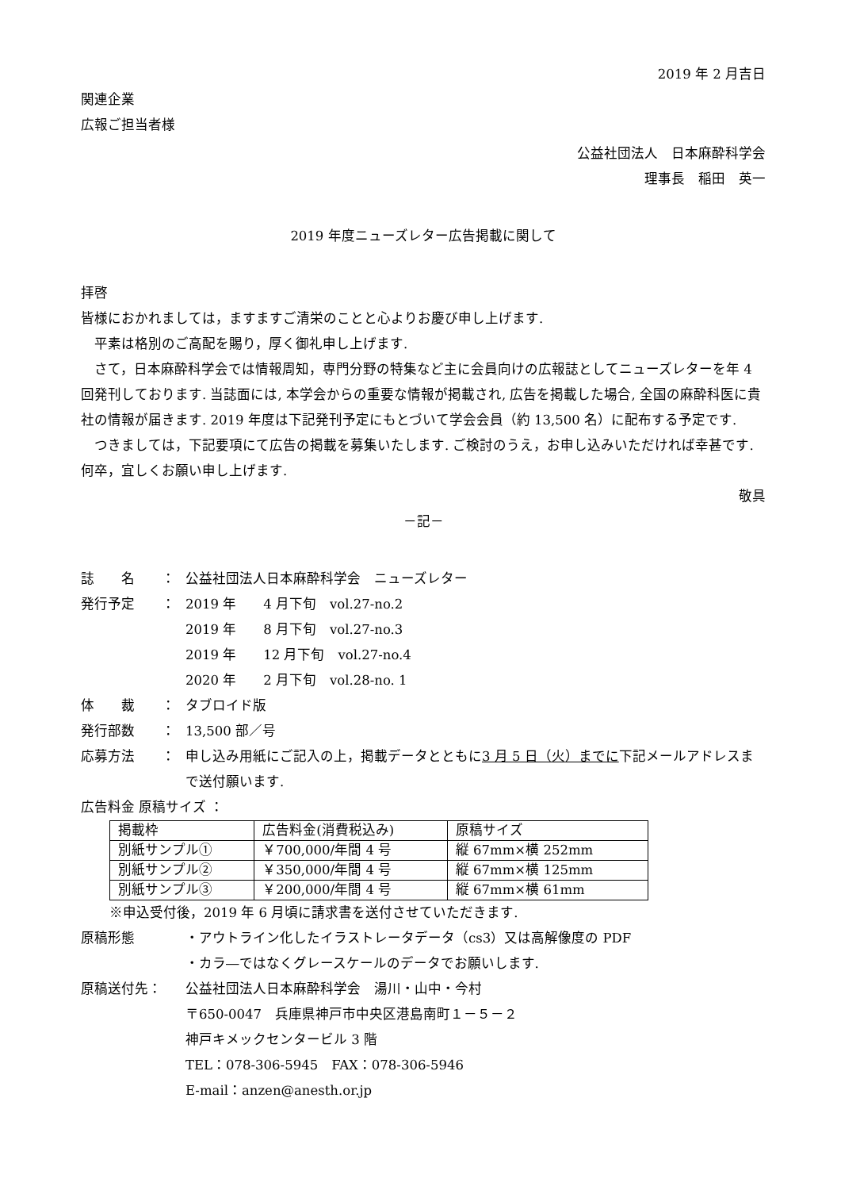2019 年 2 月吉日
関連企業
広報ご担当者様
公益社団法人　日本麻酔科学会
理事長　稲田　英一
2019 年度ニューズレター広告掲載に関して
拝啓
皆様におかれましては，ますますご清栄のことと心よりお慶び申し上げます.
　平素は格別のご高配を賜り，厚く御礼申し上げます.
　さて，日本麻酔科学会では情報周知，専門分野の特集など主に会員向けの広報誌としてニューズレターを年 4 回発刊しております. 当誌面には, 本学会からの重要な情報が掲載され, 広告を掲載した場合, 全国の麻酔科医に貴社の情報が届きます. 2019 年度は下記発刊予定にもとづいて学会会員（約 13,500 名）に配布する予定です.
　つきましては，下記要項にて広告の掲載を募集いたします. ご検討のうえ，お申し込みいただければ幸甚です. 何卒，宜しくお願い申し上げます.
敬具
－記－
誌　　名 ： 公益社団法人日本麻酔科学会　ニューズレター
発行予定 ： 2019 年　　4 月下旬　vol.27‐no.2
2019 年　　8 月下旬　vol.27‐no.3
2019 年　　12 月下旬　vol.27‐no.4
2020 年　　2 月下旬　vol.28‐no. 1
体　　裁 ： タブロイド版
発行部数 ： 13,500 部／号
応募方法 ： 申し込み用紙にご記入の上，掲載データとともに3 月 5 日（火）までに下記メールアドレスまで送付願います.
広告料金 原稿サイズ ：
| 掲載枠 | 広告料金(消費税込み) | 原稿サイズ |
| --- | --- | --- |
| 別紙サンプル① | ￥700,000/年間 4 号 | 縦 67mm×横 252mm |
| 別紙サンプル② | ￥350,000/年間 4 号 | 縦 67mm×横 125mm |
| 別紙サンプル③ | ￥200,000/年間 4 号 | 縦 67mm×横 61mm |
※申込受付後，2019 年 6 月頃に請求書を送付させていただきます.
原稿形態 ・アウトライン化したイラストレータデータ（cs3）又は高解像度の PDF
・カラ―ではなくグレースケールのデータでお願いします.
原稿送付先： 公益社団法人日本麻酔科学会　湯川・山中・今村
〒650-0047　兵庫県神戸市中央区港島南町１－５－２
神戸キメックセンタービル 3 階
TEL：078-306-5945　FAX：078-306-5946
E-mail：anzen@anesth.or.jp